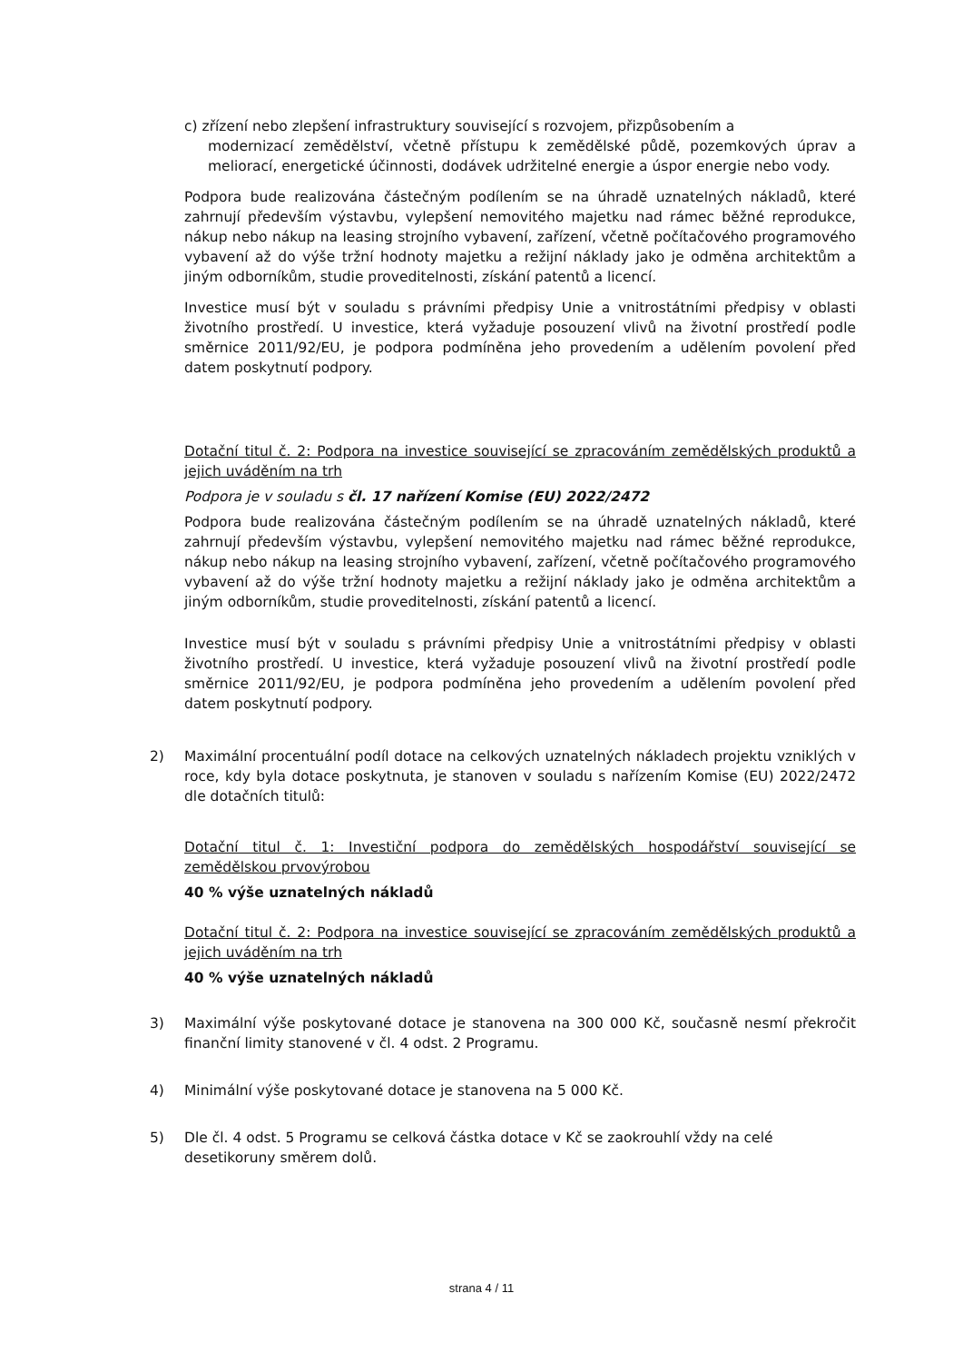c) zřízení nebo zlepšení infrastruktury související s rozvojem, přizpůsobením a
modernizací zemědělství, včetně přístupu k zemědělské půdě, pozemkových úprav a meliorací, energetické účinnosti, dodávek udržitelné energie a úspor energie nebo vody.
Podpora bude realizována částečným podílením se na úhradě uznatelných nákladů, které zahrnují především výstavbu, vylepšení nemovitého majetku nad rámec běžné reprodukce, nákup nebo nákup na leasing strojního vybavení, zařízení, včetně počítačového programového vybavení až do výše tržní hodnoty majetku a režijní náklady jako je odměna architektům a jiným odborníkům, studie proveditelnosti, získání patentů a licencí.
Investice musí být v souladu s právními předpisy Unie a vnitrostátními předpisy v oblasti životního prostředí. U investice, která vyžaduje posouzení vlivů na životní prostředí podle směrnice 2011/92/EU, je podpora podmíněna jeho provedením a udělením povolení před datem poskytnutí podpory.
Dotační titul č. 2: Podpora na investice související se zpracováním zemědělských produktů a jejich uváděním na trh
Podpora je v souladu s čl. 17 nařízení Komise (EU) 2022/2472
Podpora bude realizována částečným podílením se na úhradě uznatelných nákladů, které zahrnují především výstavbu, vylepšení nemovitého majetku nad rámec běžné reprodukce, nákup nebo nákup na leasing strojního vybavení, zařízení, včetně počítačového programového vybavení až do výše tržní hodnoty majetku a režijní náklady jako je odměna architektům a jiným odborníkům, studie proveditelnosti, získání patentů a licencí.
Investice musí být v souladu s právními předpisy Unie a vnitrostátními předpisy v oblasti životního prostředí. U investice, která vyžaduje posouzení vlivů na životní prostředí podle směrnice 2011/92/EU, je podpora podmíněna jeho provedením a udělením povolení před datem poskytnutí podpory.
2) Maximální procentuální podíl dotace na celkových uznatelných nákladech projektu vzniklých v roce, kdy byla dotace poskytnuta, je stanoven v souladu s nařízením Komise (EU) 2022/2472 dle dotačních titulů:
Dotační titul č. 1: Investiční podpora do zemědělských hospodářství související se zemědělskou prvovýrobou
40 % výše uznatelných nákladů
Dotační titul č. 2: Podpora na investice související se zpracováním zemědělských produktů a jejich uváděním na trh
40 % výše uznatelných nákladů
3) Maximální výše poskytované dotace je stanovena na 300 000 Kč, současně nesmí překročit finanční limity stanovené v čl. 4 odst. 2 Programu.
4) Minimální výše poskytované dotace je stanovena na 5 000 Kč.
5) Dle čl. 4 odst. 5 Programu se celková částka dotace v Kč se zaokrouhlí vždy na celé desetikoruny směrem dolů.
strana 4 / 11